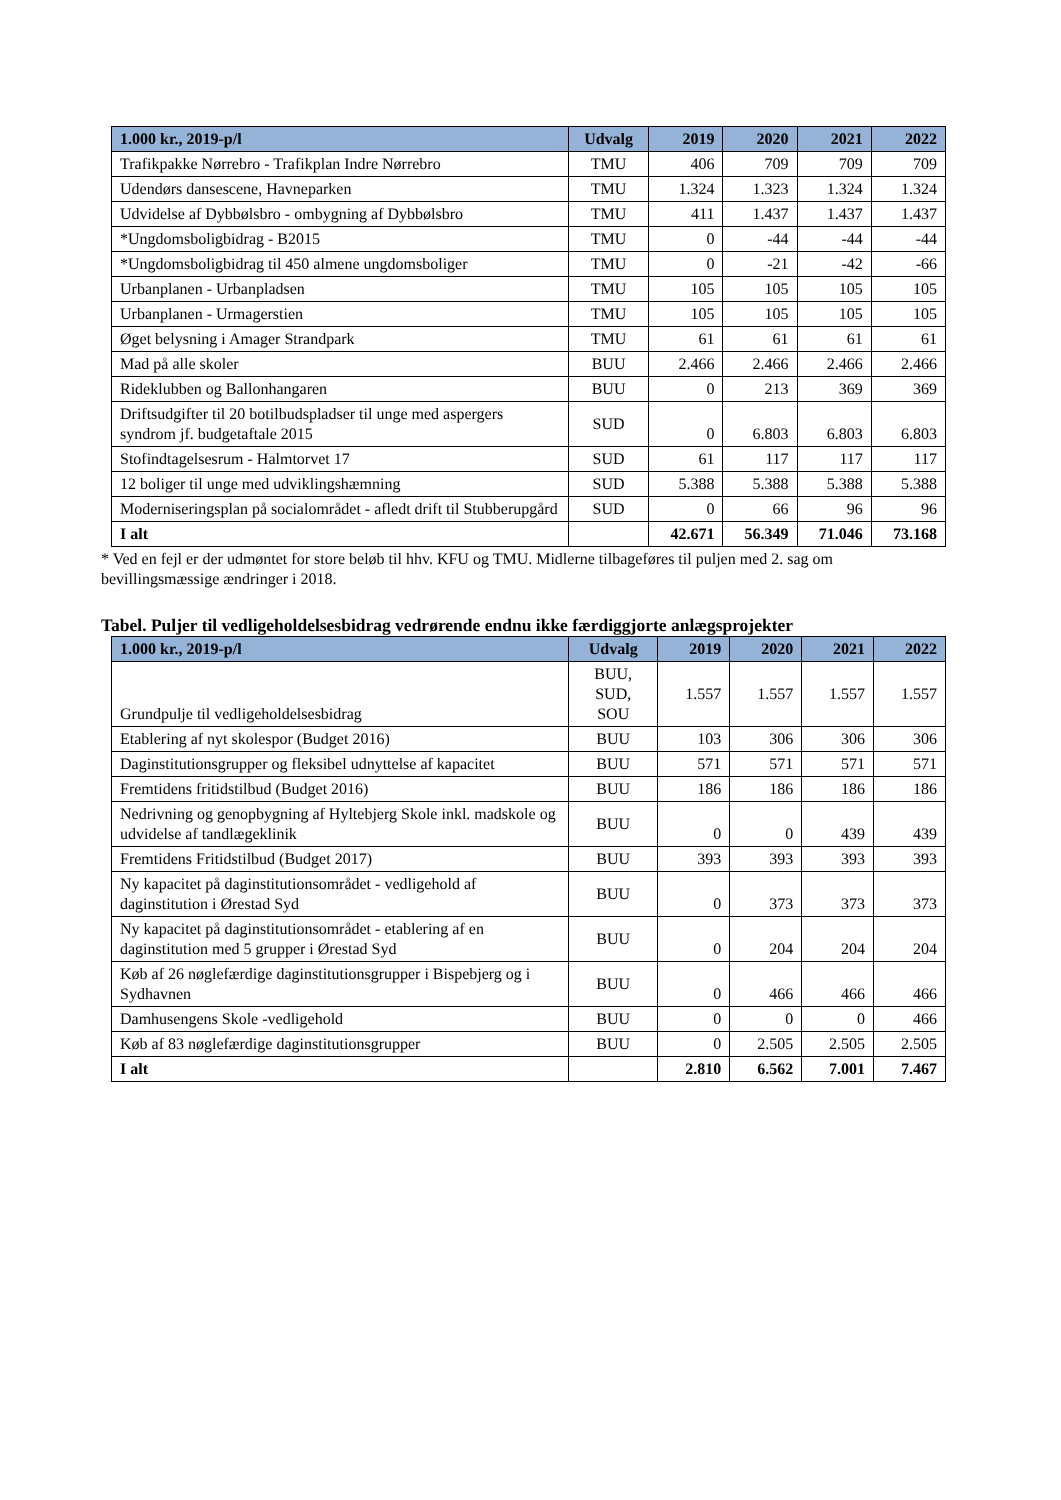| 1.000 kr., 2019-p/l | Udvalg | 2019 | 2020 | 2021 | 2022 |
| --- | --- | --- | --- | --- | --- |
| Trafikpakke Nørrebro - Trafikplan Indre Nørrebro | TMU | 406 | 709 | 709 | 709 |
| Udendørs dansescene, Havneparken | TMU | 1.324 | 1.323 | 1.324 | 1.324 |
| Udvidelse af Dybbølsbro - ombygning af Dybbølsbro | TMU | 411 | 1.437 | 1.437 | 1.437 |
| *Ungdomsboligbidrag - B2015 | TMU | 0 | -44 | -44 | -44 |
| *Ungdomsboligbidrag til 450 almene ungdomsboliger | TMU | 0 | -21 | -42 | -66 |
| Urbanplanen - Urbanpladsen | TMU | 105 | 105 | 105 | 105 |
| Urbanplanen - Urmagerstien | TMU | 105 | 105 | 105 | 105 |
| Øget belysning i Amager Strandpark | TMU | 61 | 61 | 61 | 61 |
| Mad på alle skoler | BUU | 2.466 | 2.466 | 2.466 | 2.466 |
| Rideklubben og Ballonhangaren | BUU | 0 | 213 | 369 | 369 |
| Driftsudgifter til 20 botilbudspladser til unge med aspergers syndrom jf. budgetaftale 2015 | SUD | 0 | 6.803 | 6.803 | 6.803 |
| Stofindtagelsesrum - Halmtorvet 17 | SUD | 61 | 117 | 117 | 117 |
| 12 boliger til unge med udviklingshæmning | SUD | 5.388 | 5.388 | 5.388 | 5.388 |
| Moderniseringsplan på socialområdet - afledt drift til Stubberupgård | SUD | 0 | 66 | 96 | 96 |
| I alt | | 42.671 | 56.349 | 71.046 | 73.168 |
* Ved en fejl er der udmøntet for store beløb til hhv. KFU og TMU. Midlerne tilbageføres til puljen med 2. sag om bevillingsmæssige ændringer i 2018.
Tabel. Puljer til vedligeholdelsesbidrag vedrørende endnu ikke færdiggjorte anlægsprojekter
| 1.000 kr., 2019-p/l | Udvalg | 2019 | 2020 | 2021 | 2022 |
| --- | --- | --- | --- | --- | --- |
| Grundpulje til vedligeholdelsesbidrag | BUU, SUD, SOU | 1.557 | 1.557 | 1.557 | 1.557 |
| Etablering af nyt skolespor (Budget 2016) | BUU | 103 | 306 | 306 | 306 |
| Daginstitutionsgrupper og fleksibel udnyttelse af kapacitet | BUU | 571 | 571 | 571 | 571 |
| Fremtidens fritidstilbud (Budget 2016) | BUU | 186 | 186 | 186 | 186 |
| Nedrivning og genopbygning af Hyltebjerg Skole inkl. madskole og udvidelse af tandlægeklinik | BUU | 0 | 0 | 439 | 439 |
| Fremtidens Fritidstilbud (Budget 2017) | BUU | 393 | 393 | 393 | 393 |
| Ny kapacitet på daginstitutionsområdet - vedligehold af daginstitution i Ørestad Syd | BUU | 0 | 373 | 373 | 373 |
| Ny kapacitet på daginstitutionsområdet - etablering af en daginstitution med 5 grupper i Ørestad Syd | BUU | 0 | 204 | 204 | 204 |
| Køb af 26 nøglefærdige daginstitutionsgrupper i Bispebjerg og i Sydhavnen | BUU | 0 | 466 | 466 | 466 |
| Damhusengens Skole -vedligehold | BUU | 0 | 0 | 0 | 466 |
| Køb af 83 nøglefærdige daginstitutionsgrupper | BUU | 0 | 2.505 | 2.505 | 2.505 |
| I alt | | 2.810 | 6.562 | 7.001 | 7.467 |